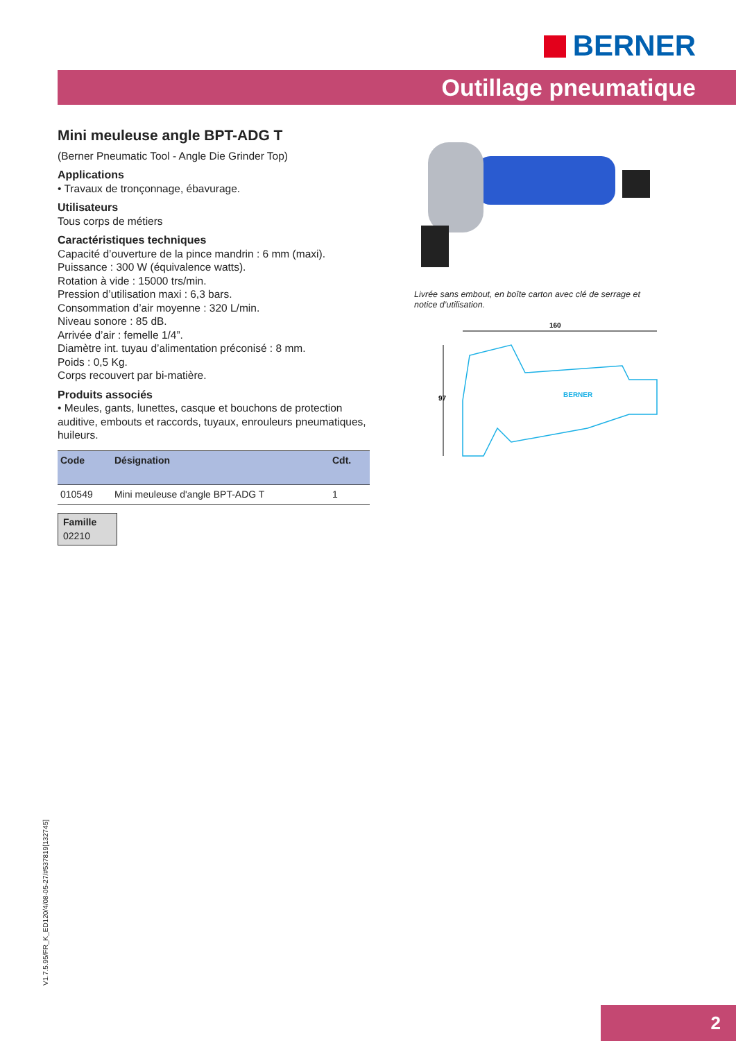BERNER
Outillage pneumatique
Mini meuleuse angle BPT-ADG T
(Berner Pneumatic Tool - Angle Die Grinder Top)
Applications
• Travaux de tronçonnage, ébavurage.
Utilisateurs
Tous corps de métiers
Caractéristiques techniques
Capacité d’ouverture de la pince mandrin : 6 mm (maxi).
Puissance : 300 W (équivalence watts).
Rotation à vide : 15000 trs/min.
Pression d’utilisation maxi : 6,3 bars.
Consommation d’air moyenne : 320 L/min.
Niveau sonore : 85 dB.
Arrivée d’air : femelle 1/4”.
Diamètre int. tuyau d’alimentation préconisé : 8 mm.
Poids : 0,5 Kg.
Corps recouvert par bi-matière.
Produits associés
• Meules, gants, lunettes, casque et bouchons de protection auditive, embouts et raccords, tuyaux, enrouleurs pneumatiques, huileurs.
| Code | Désignation | Cdt. |
| --- | --- | --- |
| 010549 | Mini meuleuse d'angle BPT-ADG T | 1 |
Famille
02210
Livrée sans embout, en boîte carton avec clé de serrage et notice d’utilisation.
160
97
BERNER
V1.7.5.95/FR_K_ED120/4/08-05-27/#537819[132745]
2